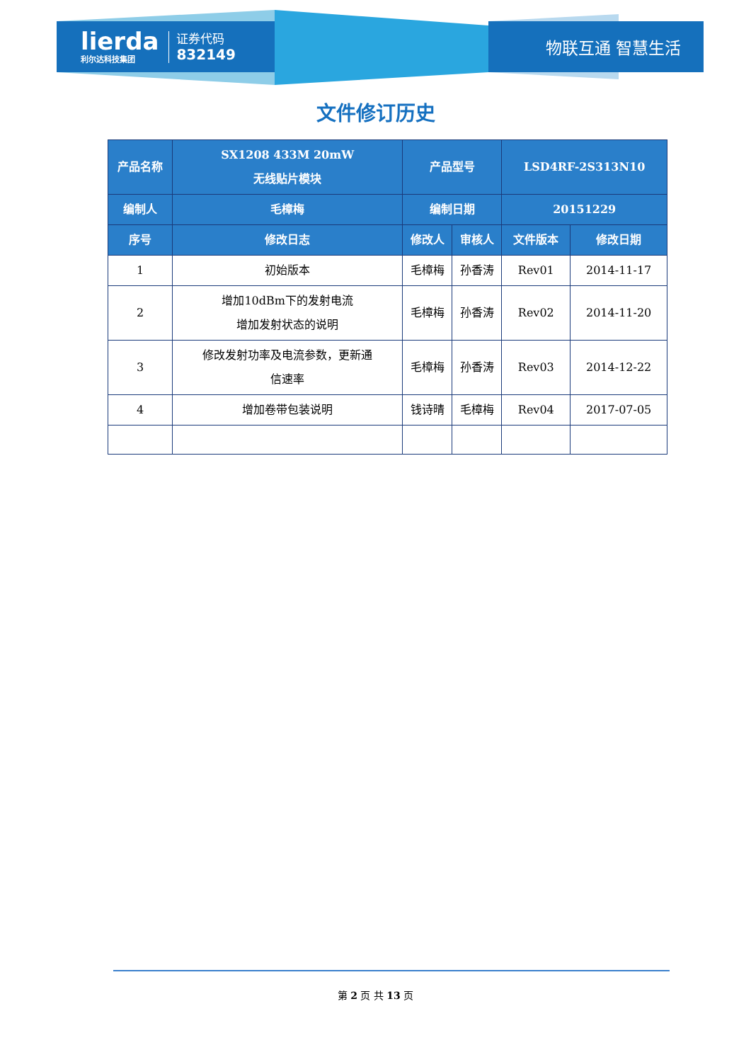lierda
利尔达科技集团
证券代码
832149
物联互通 智慧生活
文件修订历史
| 产品名称 | SX1208 433M 20mW 无线贴片模块 | 产品型号 | | LSD4RF-2S313N10 | |
| 编制人 | 毛樟梅 | 编制日期 | | 20151229 | |
| 序号 | 修改日志 | 修改人 | 审核人 | 文件版本 | 修改日期 |
| 1 | 初始版本 | 毛樟梅 | 孙香涛 | Rev01 | 2014-11-17 |
| 2 | 增加10dBm下的发射电流 增加发射状态的说明 | 毛樟梅 | 孙香涛 | Rev02 | 2014-11-20 |
| 3 | 修改发射功率及电流参数，更新通 信速率 | 毛樟梅 | 孙香涛 | Rev03 | 2014-12-22 |
| 4 | 增加卷带包装说明 | 钱诗晴 | 毛樟梅 | Rev04 | 2017-07-05 |
第 2 页 共 13 页